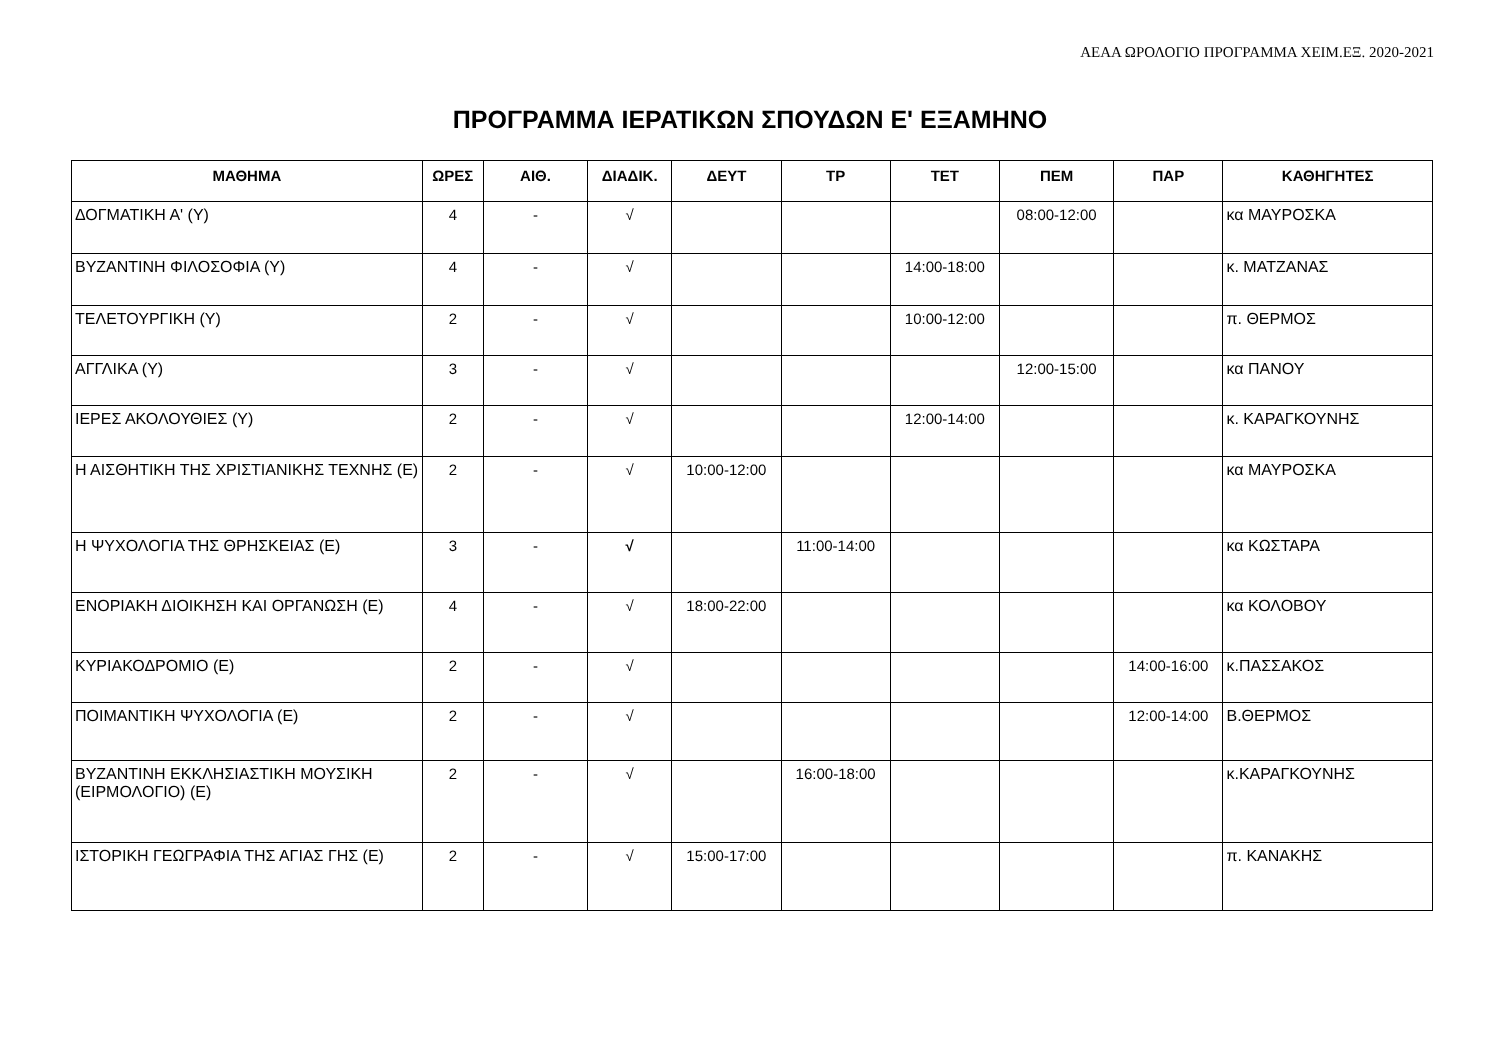ΑΕΑΑ ΩΡΟΛΟΓΙΟ ΠΡΟΓΡΑΜΜΑ ΧΕΙΜ.ΕΞ. 2020-2021
ΠΡΟΓΡΑΜΜΑ ΙΕΡΑΤΙΚΩΝ ΣΠΟΥΔΩΝ Ε' ΕΞΑΜΗΝΟ
| ΜΑΘΗΜΑ | ΩΡΕΣ | ΑΙΘ. | ΔΙΑΔΙΚ. | ΔΕΥΤ | ΤΡ | ΤΕΤ | ΠΕΜ | ΠΑΡ | ΚΑΘΗΓΗΤΕΣ |
| --- | --- | --- | --- | --- | --- | --- | --- | --- | --- |
| ΔΟΓΜΑΤΙΚΗ Α' (Υ) | 4 | - | √ | | | | 08:00-12:00 | | κα ΜΑΥΡΟΣΚΑ |
| ΒΥΖΑΝΤΙΝΗ ΦΙΛΟΣΟΦΙΑ (Υ) | 4 | - | √ | | | 14:00-18:00 | | | κ. ΜΑΤΖΑΝΑΣ |
| ΤΕΛΕΤΟΥΡΓΙΚΗ (Υ) | 2 | - | √ | | | 10:00-12:00 | | | π. ΘΕΡΜΟΣ |
| ΑΓΓΛΙΚΑ (Υ) | 3 | - | √ | | | | 12:00-15:00 | | κα ΠΑΝΟΥ |
| ΙΕΡΕΣ ΑΚΟΛΟΥΘΙΕΣ (Υ) | 2 | - | √ | | | 12:00-14:00 | | | κ. ΚΑΡΑΓΚΟΥΝΗΣ |
| Η ΑΙΣΘΗΤΙΚΗ ΤΗΣ ΧΡΙΣΤΙΑΝΙΚΗΣ ΤΕΧΝΗΣ (Ε) | 2 | - | √ | 10:00-12:00 | | | | | κα ΜΑΥΡΟΣΚΑ |
| Η ΨΥΧΟΛΟΓΙΑ ΤΗΣ ΘΡΗΣΚΕΙΑΣ (Ε) | 3 | - | √ | | 11:00-14:00 | | | | κα ΚΩΣΤΑΡΑ |
| ΕΝΟΡΙΑΚΗ ΔΙΟΙΚΗΣΗ ΚΑΙ ΟΡΓΑΝΩΣΗ (Ε) | 4 | - | √ | 18:00-22:00 | | | | | κα ΚΟΛΟΒΟΥ |
| ΚΥΡΙΑΚΟΔΡΟΜΙΟ (Ε) | 2 | - | √ | | | | | 14:00-16:00 | κ.ΠΑΣΣΑΚΟΣ |
| ΠΟΙΜΑΝΤΙΚΗ ΨΥΧΟΛΟΓΙΑ (Ε) | 2 | - | √ | | | | | 12:00-14:00 | Β.ΘΕΡΜΟΣ |
| ΒΥΖΑΝΤΙΝΗ ΕΚΚΛΗΣΙΑΣΤΙΚΗ ΜΟΥΣΙΚΗ (ΕΙΡΜΟΛΟΓΙΟ) (Ε) | 2 | - | √ | | 16:00-18:00 | | | | κ.ΚΑΡΑΓΚΟΥΝΗΣ |
| ΙΣΤΟΡΙΚΗ ΓΕΩΓΡΑΦΙΑ ΤΗΣ ΑΓΙΑΣ ΓΗΣ (Ε) | 2 | - | √ | 15:00-17:00 | | | | | π. ΚΑΝΑΚΗΣ |